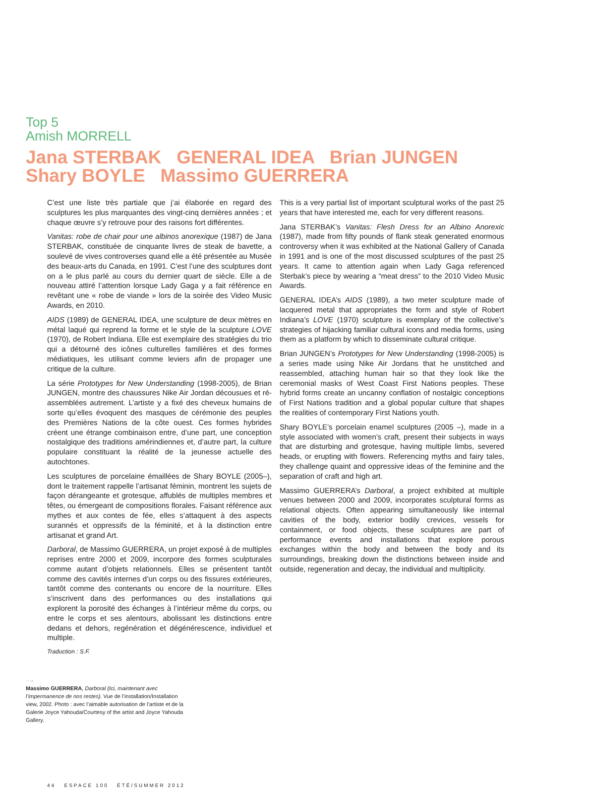Top 5
Amish MORRELL
Jana STERBAK GENERAL IDEA Brian JUNGEN
Shary BOYLE Massimo GUERRERA
C’est une liste très partiale que j’ai élaborée en regard des sculptures les plus marquantes des vingt-cinq dernières années ; et chaque œuvre s’y retrouve pour des raisons fort différentes.
Vanitas: robe de chair pour une albinos anorexique (1987) de Jana STERBAK, constituée de cinquante livres de steak de bavette, a soulevé de vives controverses quand elle a été présentée au Musée des beaux-arts du Canada, en 1991. C’est l’une des sculptures dont on a le plus parlé au cours du dernier quart de siècle. Elle a de nouveau attiré l’attention lorsque Lady Gaga y a fait référence en revêtant une « robe de viande » lors de la soirée des Video Music Awards, en 2010.
AIDS (1989) de GENERAL IDEA, une sculpture de deux mètres en métal laqué qui reprend la forme et le style de la sculpture LOVE (1970), de Robert Indiana. Elle est exemplaire des stratégies du trio qui a détourné des icônes culturelles familières et des formes médiatiques, les utilisant comme leviers afin de propager une critique de la culture.
La série Prototypes for New Understanding (1998-2005), de Brian JUNGEN, montre des chaussures Nike Air Jordan décousues et ré-assemblées autrement. L’artiste y a fixé des cheveux humains de sorte qu’elles évoquent des masques de cérémonie des peuples des Premières Nations de la côte ouest. Ces formes hybrides créent une étrange combinaison entre, d’une part, une conception nostalgique des traditions amérindiennes et, d’autre part, la culture populaire constituant la réalité de la jeunesse actuelle des autochtones.
Les sculptures de porcelaine émaillées de Shary BOYLE (2005–), dont le traitement rappelle l’artisanat féminin, montrent les sujets de façon dérangeante et grotesque, affublés de multiples membres et têtes, ou émergeant de compositions florales. Faisant référence aux mythes et aux contes de fée, elles s’attaquent à des aspects surannés et oppressifs de la féminité, et à la distinction entre artisanat et grand Art.
Darboral, de Massimo GUERRERA, un projet exposé à de multiples reprises entre 2000 et 2009, incorpore des formes sculpturales comme autant d’objets relationnels. Elles se présentent tantôt comme des cavités internes d’un corps ou des fissures extérieures, tantôt comme des contenants ou encore de la nourriture. Elles s’inscrivent dans des performances ou des installations qui explorent la porosité des échanges à l’intérieur même du corps, ou entre le corps et ses alentours, abolissant les distinctions entre dedans et dehors, regénération et dégénérescence, individuel et multiple.
Traduction : S.F.
This is a very partial list of important sculptural works of the past 25 years that have interested me, each for very different reasons.
Jana STERBAK’s Vanitas: Flesh Dress for an Albino Anorexic (1987), made from fifty pounds of flank steak generated enormous controversy when it was exhibited at the National Gallery of Canada in 1991 and is one of the most discussed sculptures of the past 25 years. It came to attention again when Lady Gaga referenced Sterbak’s piece by wearing a “meat dress” to the 2010 Video Music Awards.
GENERAL IDEA’s AIDS (1989), a two meter sculpture made of lacquered metal that appropriates the form and style of Robert Indiana’s LOVE (1970) sculpture is exemplary of the collective’s strategies of hijacking familiar cultural icons and media forms, using them as a platform by which to disseminate cultural critique.
Brian JUNGEN’s Prototypes for New Understanding (1998-2005) is a series made using Nike Air Jordans that he unstitched and reassembled, attaching human hair so that they look like the ceremonial masks of West Coast First Nations peoples. These hybrid forms create an uncanny conflation of nostalgic conceptions of First Nations tradition and a global popular culture that shapes the realities of contemporary First Nations youth.
Shary BOYLE’s porcelain enamel sculptures (2005 –), made in a style associated with women’s craft, present their subjects in ways that are disturbing and grotesque, having multiple limbs, severed heads, or erupting with flowers. Referencing myths and fairy tales, they challenge quaint and oppressive ideas of the feminine and the separation of craft and high art.
Massimo GUERRERA’s Darboral, a project exhibited at multiple venues between 2000 and 2009, incorporates sculptural forms as relational objects. Often appearing simultaneously like internal cavities of the body, exterior bodily crevices, vessels for containment, or food objects, these sculptures are part of performance events and installations that explore porous exchanges within the body and between the body and its surroundings, breaking down the distinctions between inside and outside, regeneration and decay, the individual and multiplicity.
···›
Massimo GUERRERA, Darboral (Ici, maintenant avec l’impermanence de nos restes). Vue de l’installation/Installation view, 2002. Photo : avec l’aimable autorisation de l’artiste et de la Galerie Joyce Yahouda/Courtesy of the artist and Joyce Yahouda Gallery.
44 ESPACE 100 ÉTÉ/SUMMER 2012